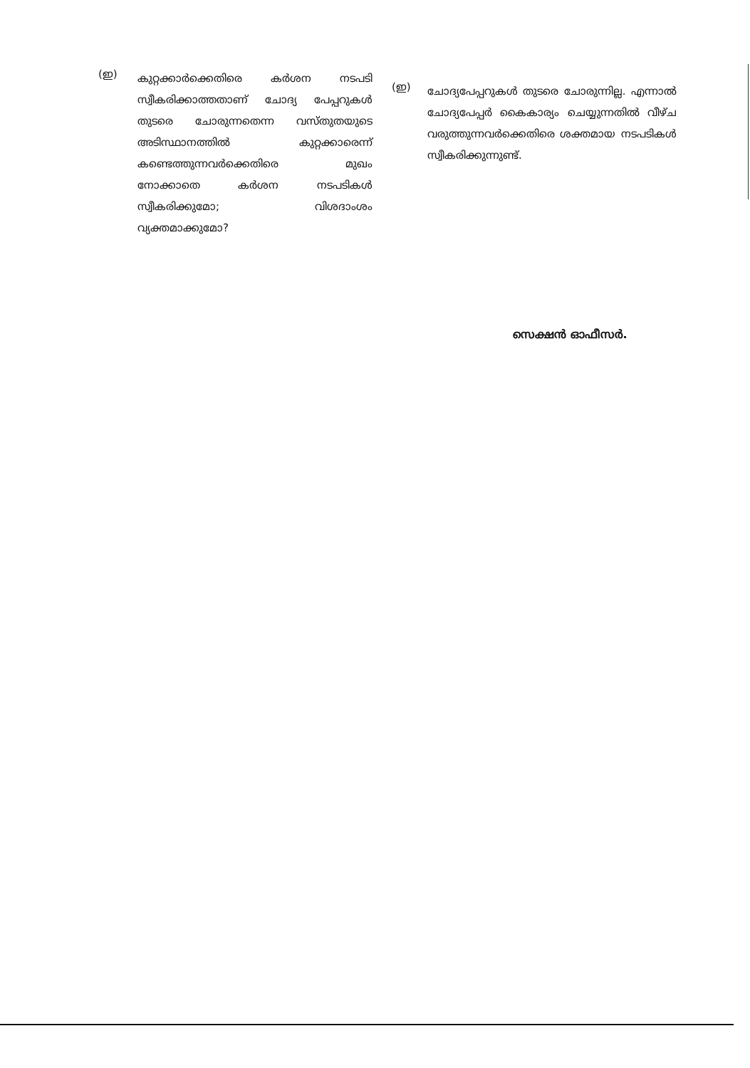(ഇ)
കുറ്റക്കാർക്കെതിരെ കർശന നടപടി സ്വീകരിക്കാത്തതാണ് ചോദ്യ പേപ്പറുകൾ തുടരെ ചോരുന്നതെന്ന വസ്തുതയുടെ അടിസ്ഥാനത്തിൽ കുറ്റക്കാരെന്ന് കണ്ടെത്തുന്നവർക്കെതിരെ മുഖം നോക്കാതെ കർശന നടപടികൾ സ്വീകരിക്കുമോ; വിശദാംശം വ്യക്തമാക്കുമോ?
(ഇ)
ചോദ്യപേപ്പറുകൾ തുടരെ ചോരുന്നില്ല. എന്നാൽ ചോദ്യപേപ്പർ കൈകാര്യം ചെയ്യുന്നതിൽ വീഴ്ച വരുത്തുന്നവർക്കെതിരെ ശക്തമായ നടപടികൾ സ്വീകരിക്കുന്നുണ്ട്.
സെക്ഷൻ ഓഫീസർ.